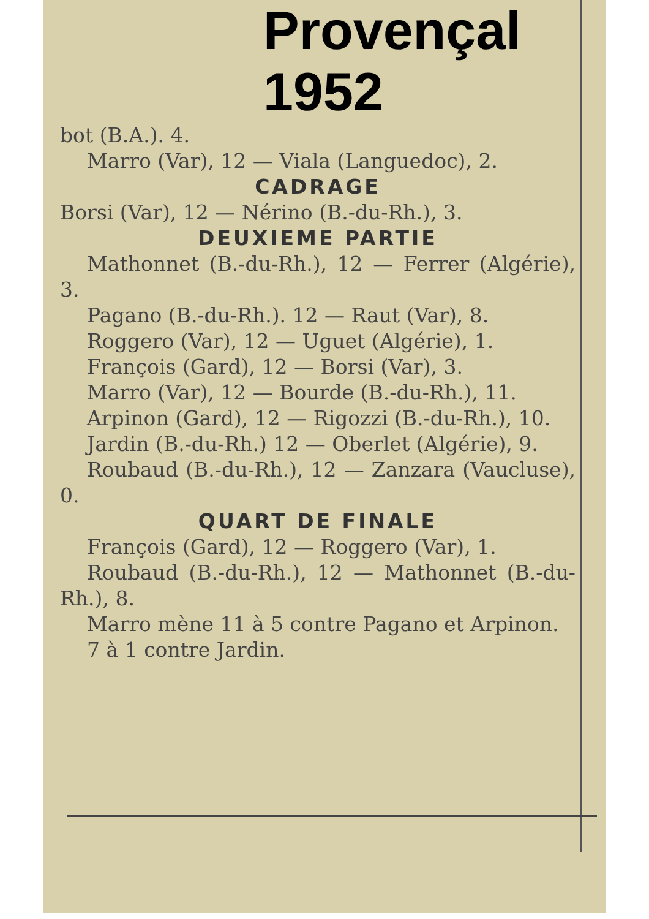Provençal
1952
bot (B.A.). 4.
Marro (Var), 12 — Viala (Languedoc), 2.
CADRAGE
Borsi (Var), 12 — Nérino (B.-du-Rh.), 3.
DEUXIEME PARTIE
Mathonnet (B.-du-Rh.), 12 — Ferrer (Algérie), 3.
Pagano (B.-du-Rh.). 12 — Raut (Var), 8.
Roggero (Var), 12 — Uguet (Algérie), 1.
François (Gard), 12 — Borsi (Var), 3.
Marro (Var), 12 — Bourde (B.-du-Rh.), 11.
Arpinon (Gard), 12 — Rigozzi (B.-du-Rh.), 10.
Jardin (B.-du-Rh.) 12 — Oberlet (Algérie), 9.
Roubaud (B.-du-Rh.), 12 — Zanzara (Vaucluse), 0.
QUART DE FINALE
François (Gard), 12 — Roggero (Var), 1.
Roubaud (B.-du-Rh.), 12 — Mathonnet (B.-du-Rh.), 8.
Marro mène 11 à 5 contre Pagano et Arpinon.
7 à 1 contre Jardin.